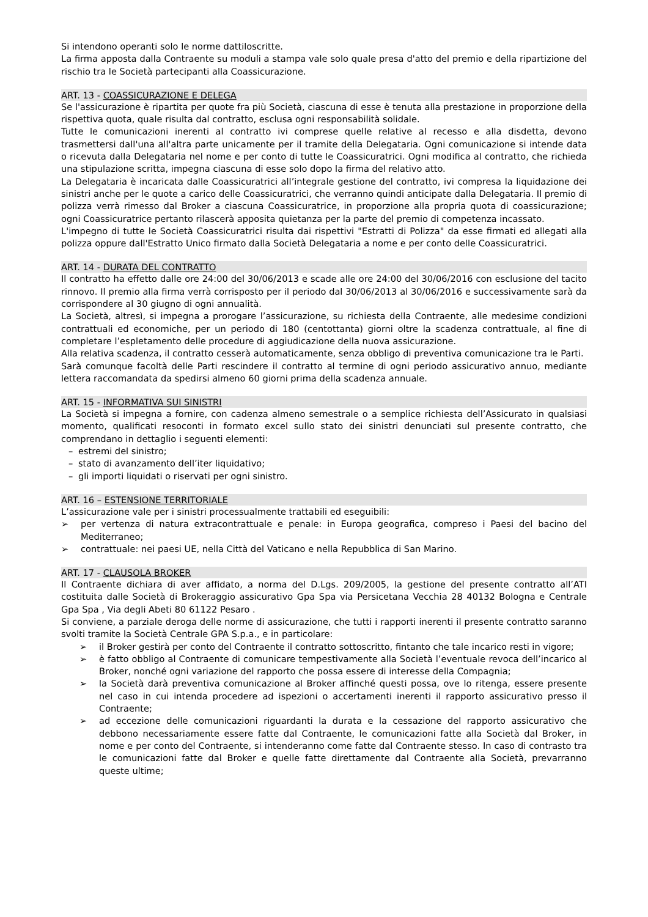Si intendono operanti solo le norme dattiloscritte.
La firma apposta dalla Contraente su moduli a stampa vale solo quale presa d'atto del premio e della ripartizione del rischio tra le Società partecipanti alla Coassicurazione.
ART. 13 - COASSICURAZIONE E DELEGA
Se l'assicurazione è ripartita per quote fra più Società, ciascuna di esse è tenuta alla prestazione in proporzione della rispettiva quota, quale risulta dal contratto, esclusa ogni responsabilità solidale.
Tutte le comunicazioni inerenti al contratto ivi comprese quelle relative al recesso e alla disdetta, devono trasmettersi dall'una all'altra parte unicamente per il tramite della Delegataria. Ogni comunicazione si intende data o ricevuta dalla Delegataria nel nome e per conto di tutte le Coassicuratrici. Ogni modifica al contratto, che richieda una stipulazione scritta, impegna ciascuna di esse solo dopo la firma del relativo atto.
La Delegataria è incaricata dalle Coassicuratrici all’integrale gestione del contratto, ivi compresa la liquidazione dei sinistri anche per le quote a carico delle Coassicuratrici, che verranno quindi anticipate dalla Delegataria. Il premio di polizza verrà rimesso dal Broker a ciascuna Coassicuratrice, in proporzione alla propria quota di coassicurazione; ogni Coassicuratrice pertanto rilascerà apposita quietanza per la parte del premio di competenza incassato.
L'impegno di tutte le Società Coassicuratrici risulta dai rispettivi "Estratti di Polizza" da esse firmati ed allegati alla polizza oppure dall'Estratto Unico firmato dalla Società Delegataria a nome e per conto delle Coassicuratrici.
ART. 14 - DURATA DEL CONTRATTO
Il contratto ha effetto dalle ore 24:00 del 30/06/2013 e scade alle ore 24:00 del 30/06/2016 con esclusione del tacito rinnovo. Il premio alla firma verrà corrisposto per il periodo dal 30/06/2013 al 30/06/2016 e successivamente sarà da corrispondere al 30 giugno di ogni annualità.
La Società, altresì, si impegna a prorogare l’assicurazione, su richiesta della Contraente, alle medesime condizioni contrattuali ed economiche, per un periodo di 180 (centottanta) giorni oltre la scadenza contrattuale, al fine di completare l’espletamento delle procedure di aggiudicazione della nuova assicurazione.
Alla relativa scadenza, il contratto cesserà automaticamente, senza obbligo di preventiva comunicazione tra le Parti.
Sarà comunque facoltà delle Parti rescindere il contratto al termine di ogni periodo assicurativo annuo, mediante lettera raccomandata da spedirsi almeno 60 giorni prima della scadenza annuale.
ART. 15 - INFORMATIVA SUI SINISTRI
La Società si impegna a fornire, con cadenza almeno semestrale o a semplice richiesta dell’Assicurato in qualsiasi momento, qualificati resoconti in formato excel sullo stato dei sinistri denunciati sul presente contratto, che comprendano in dettaglio i seguenti elementi:
– estremi del sinistro;
– stato di avanzamento dell’iter liquidativo;
– gli importi liquidati o riservati per ogni sinistro.
ART. 16 – ESTENSIONE TERRITORIALE
L’assicurazione vale per i sinistri processualmente trattabili ed eseguibili:
➢ per vertenza di natura extracontrattuale e penale: in Europa geografica, compreso i Paesi del bacino del Mediterraneo;
➢ contrattuale: nei paesi UE, nella Città del Vaticano e nella Repubblica di San Marino.
ART. 17 - CLAUSOLA BROKER
Il Contraente dichiara di aver affidato, a norma del D.Lgs. 209/2005, la gestione del presente contratto all’ATI costituita dalle Società di Brokeraggio assicurativo Gpa Spa via Persicetana Vecchia 28 40132 Bologna e Centrale Gpa Spa , Via degli Abeti 80 61122 Pesaro .
Si conviene, a parziale deroga delle norme di assicurazione, che tutti i rapporti inerenti il presente contratto saranno svolti tramite la Società Centrale GPA S.p.a., e in particolare:
➢ il Broker gestirà per conto del Contraente il contratto sottoscritto, fintanto che tale incarico resti in vigore;
➢ è fatto obbligo al Contraente di comunicare tempestivamente alla Società l’eventuale revoca dell’incarico al Broker, nonché ogni variazione del rapporto che possa essere di interesse della Compagnia;
➢ la Società darà preventiva comunicazione al Broker affinché questi possa, ove lo ritenga, essere presente nel caso in cui intenda procedere ad ispezioni o accertamenti inerenti il rapporto assicurativo presso il Contraente;
➢ ad eccezione delle comunicazioni riguardanti la durata e la cessazione del rapporto assicurativo che debbono necessariamente essere fatte dal Contraente, le comunicazioni fatte alla Società dal Broker, in nome e per conto del Contraente, si intenderanno come fatte dal Contraente stesso. In caso di contrasto tra le comunicazioni fatte dal Broker e quelle fatte direttamente dal Contraente alla Società, prevarranno queste ultime;